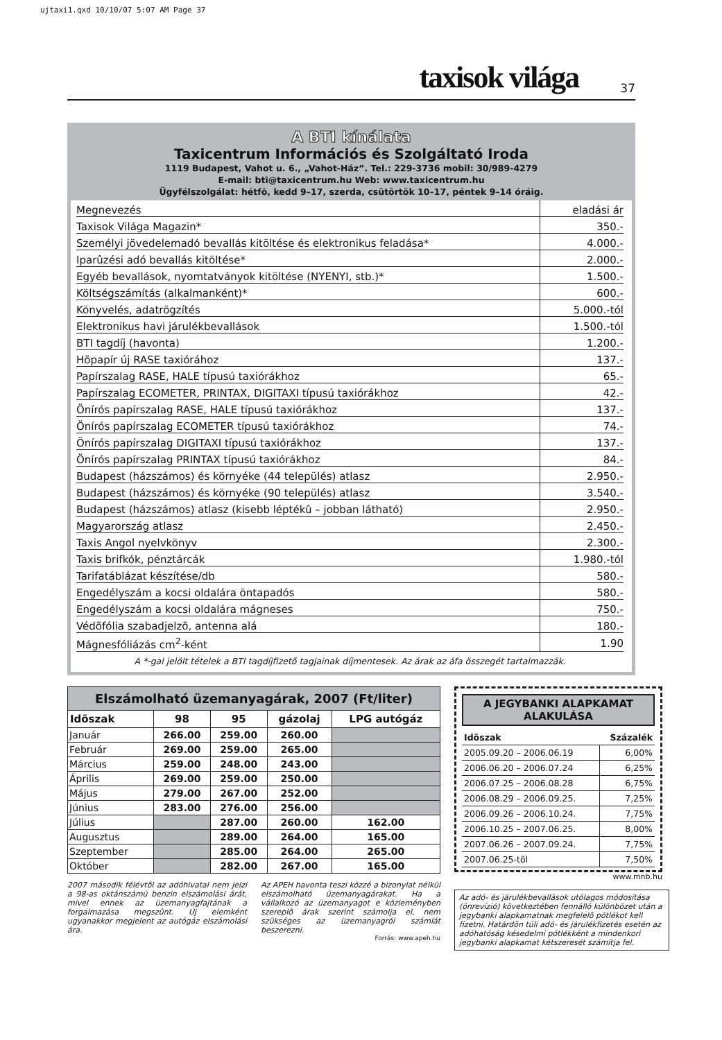ujtaxi1.qxd 10/10/07 5:07 AM Page 37
taxisok világa 37
A BTI kínálata
Taxicentrum Információs és Szolgáltató Iroda
1119 Budapest, Vahot u. 6., „Vahot-Ház”. Tel.: 229-3736 mobil: 30/989-4279
E-mail: bti@taxicentrum.hu Web: www.taxicentrum.hu
Ügyfélszolgálat: hétfõ, kedd 9–17, szerda, csütörtök 10–17, péntek 9–14 óráig.
| Megnevezés | eladási ár |
| Taxisok Világa Magazin* | 350.- |
| Személyi jövedelemadó bevallás kitöltése és elektronikus feladása* | 4.000.- |
| Iparûzési adó bevallás kitöltése* | 2.000.- |
| Egyéb bevallások, nyomtatványok kitöltése (NYENYI, stb.)* | 1.500.- |
| Költségszámítás (alkalmanként)* | 600.- |
| Könyvelés, adatrögzítés | 5.000.-tól |
| Elektronikus havi járulékbevallások | 1.500.-tól |
| BTI tagdíj (havonta) | 1.200.- |
| Hõpapír új RASE taxiórához | 137.- |
| Papírszalag RASE, HALE típusú taxiórákhoz | 65.- |
| Papírszalag ECOMETER, PRINTAX, DIGITAXI típusú taxiórákhoz | 42.- |
| Önírós papírszalag RASE, HALE típusú taxiórákhoz | 137.- |
| Önírós papírszalag ECOMETER típusú taxiórákhoz | 74.- |
| Önírós papírszalag DIGITAXI típusú taxiórákhoz | 137.- |
| Önírós papírszalag PRINTAX típusú taxiórákhoz | 84.- |
| Budapest (házszámos) és környéke (44 település) atlasz | 2.950.- |
| Budapest (házszámos) és környéke (90 település) atlasz | 3.540.- |
| Budapest (házszámos) atlasz (kisebb léptékû – jobban látható) | 2.950.- |
| Magyarország atlasz | 2.450.- |
| Taxis Angol nyelvkönyv | 2.300.- |
| Taxis brifkók, pénztárcák | 1.980.-tól |
| Tarifatáblázat készítése/db | 580.- |
| Engedélyszám a kocsi oldalára öntapadós | 580.- |
| Engedélyszám a kocsi oldalára mágneses | 750.- |
| Védõfólia szabadjelzõ, antenna alá | 180.- |
| Mágnesfóliázás cm<sup>2</sup>-ként | 1.90 |
A *-gal jelölt tételek a BTI tagdíjfizetõ tagjainak díjmentesek. Az árak az áfa összegét tartalmazzák.
Elszámolható üzemanyagárak, 2007 (Ft/liter)
| Idõszak | 98 | 95 | gázolaj | LPG autógáz |
| --- | --- | --- | --- | --- |
| Január | 266.00 | 259.00 | 260.00 | |
| Február | 269.00 | 259.00 | 265.00 | |
| Március | 259.00 | 248.00 | 243.00 | |
| Április | 269.00 | 259.00 | 250.00 | |
| Május | 279.00 | 267.00 | 252.00 | |
| Június | 283.00 | 276.00 | 256.00 | |
| Július | | 287.00 | 260.00 | 162.00 |
| Augusztus | | 289.00 | 264.00 | 165.00 |
| Szeptember | | 285.00 | 264.00 | 265.00 |
| Október | | 282.00 | 267.00 | 165.00 |
2007 második félévtõl az adóhivatal nem jelzi a 98-as oktánszámú benzin elszámolási árát, mivel ennek az üzemanyagfajtának a forgalmazása megszûnt. Új elemként ugyanakkor megjelent az autógáz elszámolási ára.
Az APEH havonta teszi közzé a bizonylat nélkül elszámolható üzemanyagárakat. Ha a vállalkozó az üzemanyagot e közleményben szereplõ árak szerint számolja el, nem szükséges az üzemanyagról számlát beszerezni.
Forrás: www.apeh.hu
A JEGYBANKI ALAPKAMAT ALAKULÁSA
| Idõszak | Százalék |
| --- | --- |
| 2005.09.20 – 2006.06.19 | 6,00% |
| 2006.06.20 – 2006.07.24 | 6,25% |
| 2006.07.25 – 2006.08.28 | 6,75% |
| 2006.08.29 – 2006.09.25. | 7,25% |
| 2006.09.26 – 2006.10.24. | 7,75% |
| 2006.10.25 – 2007.06.25. | 8,00% |
| 2007.06.26 – 2007.09.24. | 7,75% |
| 2007.06.25-tõl | 7,50% |
www.mnb.hu
Az adó- és járulékbevallások utólagos módosítása (önrevízió) következtében fennálló különbözet után a jegybanki alapkamatnak megfelelõ pótlékot kell fizetni. Határdõn túli adó- és járulékfizetés esetén az adóhatóság késedelmi pótlékként a mindenkori jegybanki alapkamat kétszeresét számítja fel.